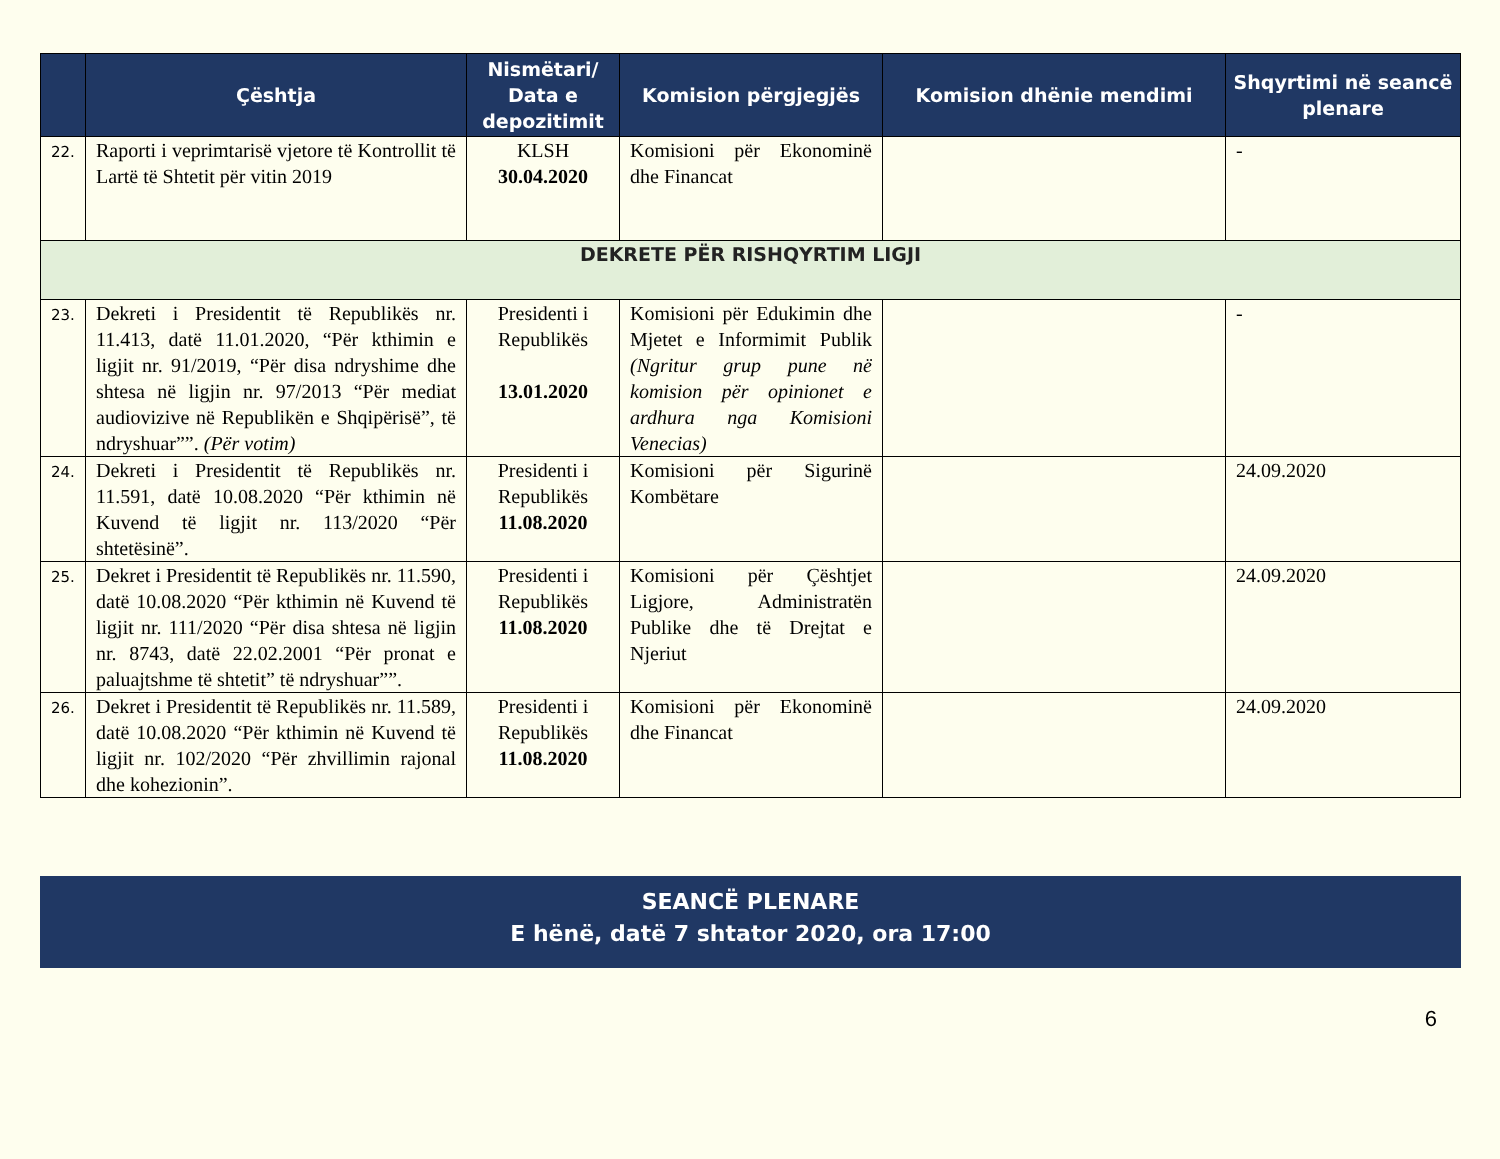| | Çështja | Nismëtari/ Data e depozitimit | Komision përgjegjës | Komision dhënie mendimi | Shqyrtimi në seancë plenare |
| --- | --- | --- | --- | --- | --- |
| 22. | Raporti i veprimtarisë vjetore të Kontrollit të Lartë të Shtetit për vitin 2019 | KLSH 30.04.2020 | Komisioni për Ekonominë dhe Financat | | - |
| DEKRETE PËR RISHQYRTIM LIGJI | | | | | |
| 23. | Dekreti i Presidentit të Republikës nr. 11.413, datë 11.01.2020, “Për kthimin e ligjit nr. 91/2019, “Për disa ndryshime dhe shtesa në ligjin nr. 97/2013 “Për mediat audiovizive në Republikën e Shqipërisë”, të ndryshuar””. (Për votim) | Presidenti i Republikës 13.01.2020 | Komisioni për Edukimin dhe Mjetet e Informimit Publik (Ngritur grup pune në komision për opinionet e ardhura nga Komisioni Venecias) | | - |
| 24. | Dekreti i Presidentit të Republikës nr. 11.591, datë 10.08.2020 “Për kthimin në Kuvend të ligjit nr. 113/2020 “Për shtetësinë”. | Presidenti i Republikës 11.08.2020 | Komisioni për Sigurinë Kombëtare | | 24.09.2020 |
| 25. | Dekret i Presidentit të Republikës nr. 11.590, datë 10.08.2020 “Për kthimin në Kuvend të ligjit nr. 111/2020 “Për disa shtesa në ligjin nr. 8743, datë 22.02.2001 “Për pronat e paluajtshme të shtetit” të ndryshuar””. | Presidenti i Republikës 11.08.2020 | Komisioni për Çështjet Ligjore, Administratën Publike dhe të Drejtat e Njeriut | | 24.09.2020 |
| 26. | Dekret i Presidentit të Republikës nr. 11.589, datë 10.08.2020 “Për kthimin në Kuvend të ligjit nr. 102/2020 “Për zhvillimin rajonal dhe kohezionin”. | Presidenti i Republikës 11.08.2020 | Komisioni për Ekonominë dhe Financat | | 24.09.2020 |
SEANCË PLENARE
E hënë, datë 7 shtator 2020, ora 17:00
6